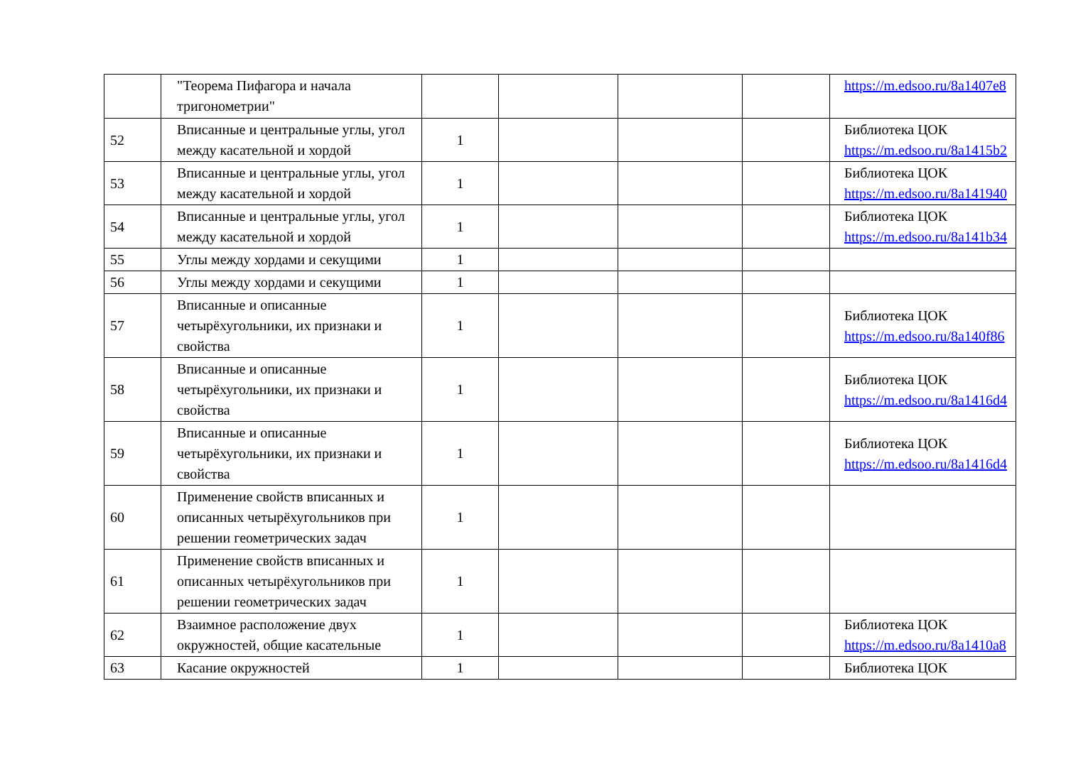| | "Теорема Пифагора и начала тригонометрии" | | | | | https://m.edsoo.ru/8a1407e8 |
| 52 | Вписанные и центральные углы, угол между касательной и хордой | 1 | | | | Библиотека ЦОК https://m.edsoo.ru/8a1415b2 |
| 53 | Вписанные и центральные углы, угол между касательной и хордой | 1 | | | | Библиотека ЦОК https://m.edsoo.ru/8a141940 |
| 54 | Вписанные и центральные углы, угол между касательной и хордой | 1 | | | | Библиотека ЦОК https://m.edsoo.ru/8a141b34 |
| 55 | Углы между хордами и секущими | 1 | | | | |
| 56 | Углы между хордами и секущими | 1 | | | | |
| 57 | Вписанные и описанные четырёхугольники, их признаки и свойства | 1 | | | | Библиотека ЦОК https://m.edsoo.ru/8a140f86 |
| 58 | Вписанные и описанные четырёхугольники, их признаки и свойства | 1 | | | | Библиотека ЦОК https://m.edsoo.ru/8a1416d4 |
| 59 | Вписанные и описанные четырёхугольники, их признаки и свойства | 1 | | | | Библиотека ЦОК https://m.edsoo.ru/8a1416d4 |
| 60 | Применение свойств вписанных и описанных четырёхугольников при решении геометрических задач | 1 | | | | |
| 61 | Применение свойств вписанных и описанных четырёхугольников при решении геометрических задач | 1 | | | | |
| 62 | Взаимное расположение двух окружностей, общие касательные | 1 | | | | Библиотека ЦОК https://m.edsoo.ru/8a1410a8 |
| 63 | Касание окружностей | 1 | | | | Библиотека ЦОК |